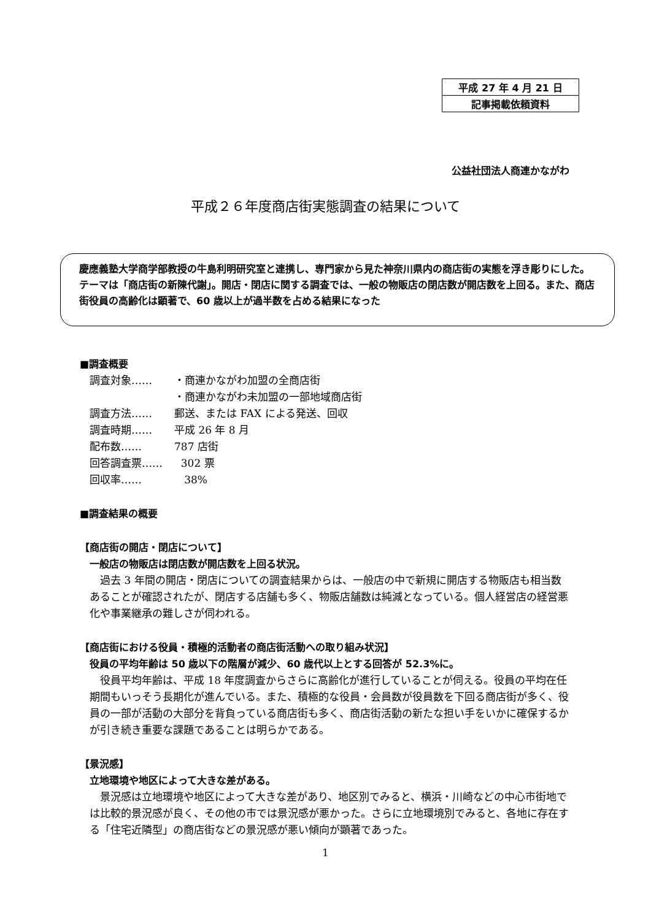| 平成 27 年 4 月 21 日 |
| 記事掲載依頼資料 |
公益社団法人商連かながわ
平成２６年度商店街実態調査の結果について
慶應義塾大学商学部教授の牛島利明研究室と連携し、専門家から見た神奈川県内の商店街の実態を浮き彫りにした。
テーマは「商店街の新陳代謝」。開店・閉店に関する調査では、一般の物販店の閉店数が開店数を上回る。また、商店街役員の高齢化は顕著で、60 歳以上が過半数を占める結果になった
■調査概要
| 調査対象…… | ・商連かながわ加盟の全商店街 |
| | ・商連かながわ未加盟の一部地域商店街 |
| 調査方法…… | 郵送、または FAX による発送、回収 |
| 調査時期…… | 平成 26 年 8 月 |
| 配布数…… | 787 店街 |
| 回答調査票…… | 302 票 |
| 回収率…… | 38% |
■調査結果の概要
【商店街の開店・閉店について】
一般店の物販店は閉店数が開店数を上回る状況。
過去 3 年間の開店・閉店についての調査結果からは、一般店の中で新規に開店する物販店も相当数あることが確認されたが、閉店する店舗も多く、物販店舗数は純減となっている。個人経営店の経営悪化や事業継承の難しさが伺われる。
【商店街における役員・積極的活動者の商店街活動への取り組み状況】
役員の平均年齢は 50 歳以下の階層が減少、60 歳代以上とする回答が 52.3%に。
役員平均年齢は、平成 18 年度調査からさらに高齢化が進行していることが伺える。役員の平均在任期間もいっそう長期化が進んでいる。また、積極的な役員・会員数が役員数を下回る商店街が多く、役員の一部が活動の大部分を背負っている商店街も多く、商店街活動の新たな担い手をいかに確保するかが引き続き重要な課題であることは明らかである。
【景況感】
立地環境や地区によって大きな差がある。
景況感は立地環境や地区によって大きな差があり、地区別でみると、横浜・川崎などの中心市街地では比較的景況感が良く、その他の市では景況感が悪かった。さらに立地環境別でみると、各地に存在する「住宅近隣型」の商店街などの景況感が悪い傾向が顕著であった。
1